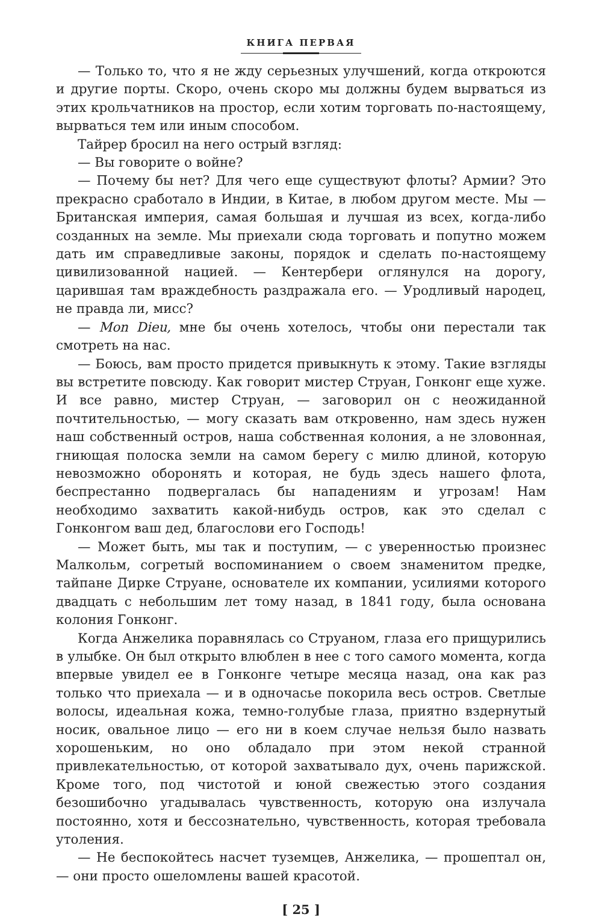КНИГА ПЕРВАЯ
— Только то, что я не жду серьезных улучшений, когда откроются и другие порты. Скоро, очень скоро мы должны будем вырваться из этих крольчатников на простор, если хотим торговать по-настоящему, вырваться тем или иным способом.
Тайрер бросил на него острый взгляд:
— Вы говорите о войне?
— Почему бы нет? Для чего еще существуют флоты? Армии? Это прекрасно сработало в Индии, в Китае, в любом другом месте. Мы — Британская империя, самая большая и лучшая из всех, когда-либо созданных на земле. Мы приехали сюда торговать и попутно можем дать им справедливые законы, порядок и сделать по-настоящему цивилизованной нацией. — Кентербери оглянулся на дорогу, царившая там враждебность раздражала его. — Уродливый народец, не правда ли, мисс?
— Mon Dieu, мне бы очень хотелось, чтобы они перестали так смотреть на нас.
— Боюсь, вам просто придется привыкнуть к этому. Такие взгляды вы встретите повсюду. Как говорит мистер Струан, Гонконг еще хуже. И все равно, мистер Струан, — заговорил он с неожиданной почтительностью, — могу сказать вам откровенно, нам здесь нужен наш собственный остров, наша собственная колония, а не зловонная, гниющая полоска земли на самом берегу с милю длиной, которую невозможно оборонять и которая, не будь здесь нашего флота, беспрестанно подвергалась бы нападениям и угрозам! Нам необходимо захватить какой-нибудь остров, как это сделал с Гонконгом ваш дед, благослови его Господь!
— Может быть, мы так и поступим, — с уверенностью произнес Малкольм, согретый воспоминанием о своем знаменитом предке, тайпане Дирке Струане, основателе их компании, усилиями которого двадцать с небольшим лет тому назад, в 1841 году, была основана колония Гонконг.
Когда Анжелика поравнялась со Струаном, глаза его прищурились в улыбке. Он был открыто влюблен в нее с того самого момента, когда впервые увидел ее в Гонконге четыре месяца назад, она как раз только что приехала — и в одночасье покорила весь остров. Светлые волосы, идеальная кожа, темно-голубые глаза, приятно вздернутый носик, овальное лицо — его ни в коем случае нельзя было назвать хорошеньким, но оно обладало при этом некой странной привлекательностью, от которой захватывало дух, очень парижской. Кроме того, под чистотой и юной свежестью этого создания безошибочно угадывалась чувственность, которую она излучала постоянно, хотя и бессознательно, чувственность, которая требовала утоления.
— Не беспокойтесь насчет туземцев, Анжелика, — прошептал он, — они просто ошеломлены вашей красотой.
[ 25 ]